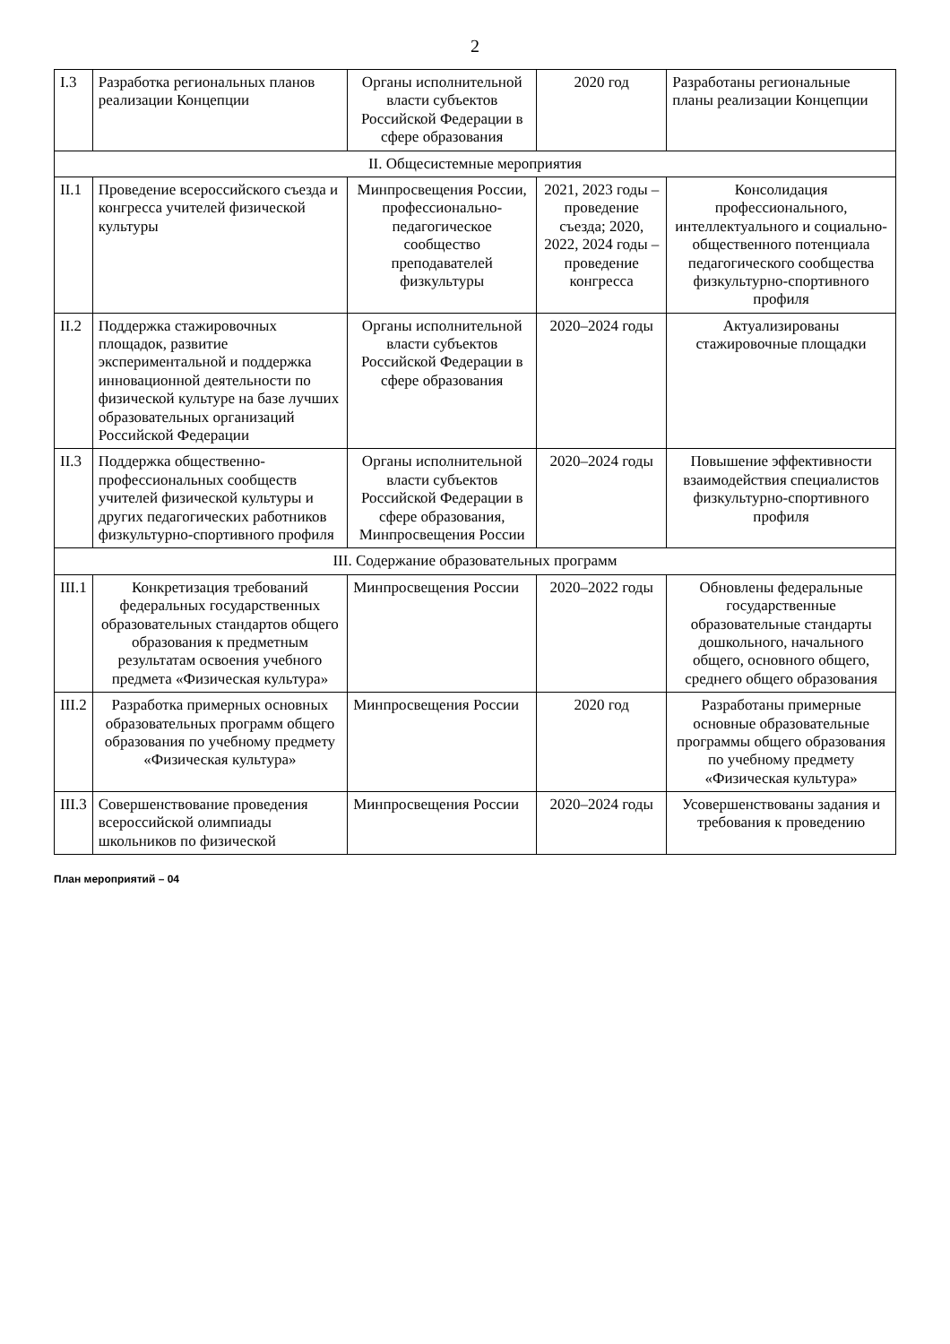2
| I.3 | Разработка региональных планов реализации Концепции | Органы исполнительной власти субъектов Российской Федерации в сфере образования | 2020 год | Разработаны региональные планы реализации Концепции |
| II. Общесистемные мероприятия | | | | |
| II.1 | Проведение всероссийского съезда и конгресса учителей физической культуры | Минпросвещения России, профессионально-педагогическое сообщество преподавателей физкультуры | 2021, 2023 годы – проведение съезда; 2020, 2022, 2024 годы – проведение конгресса | Консолидация профессионального, интеллектуального и социально-общественного потенциала педагогического сообщества физкультурно-спортивного профиля |
| II.2 | Поддержка стажировочных площадок, развитие экспериментальной и поддержка инновационной деятельности по физической культуре на базе лучших образовательных организаций Российской Федерации | Органы исполнительной власти субъектов Российской Федерации в сфере образования | 2020–2024 годы | Актуализированы стажировочные площадки |
| II.3 | Поддержка общественно-профессиональных сообществ учителей физической культуры и других педагогических работников физкультурно-спортивного профиля | Органы исполнительной власти субъектов Российской Федерации в сфере образования, Минпросвещения России | 2020–2024 годы | Повышение эффективности взаимодействия специалистов физкультурно-спортивного профиля |
| III. Содержание образовательных программ | | | | |
| III.1 | Конкретизация требований федеральных государственных образовательных стандартов общего образования к предметным результатам освоения учебного предмета «Физическая культура» | Минпросвещения России | 2020–2022 годы | Обновлены федеральные государственные образовательные стандарты дошкольного, начального общего, основного общего, среднего общего образования |
| III.2 | Разработка примерных основных образовательных программ общего образования по учебному предмету «Физическая культура» | Минпросвещения России | 2020 год | Разработаны примерные основные образовательные программы общего образования по учебному предмету «Физическая культура» |
| III.3 | Совершенствование проведения всероссийской олимпиады школьников по физической | Минпросвещения России | 2020–2024 годы | Усовершенствованы задания и требования к проведению |
План мероприятий – 04